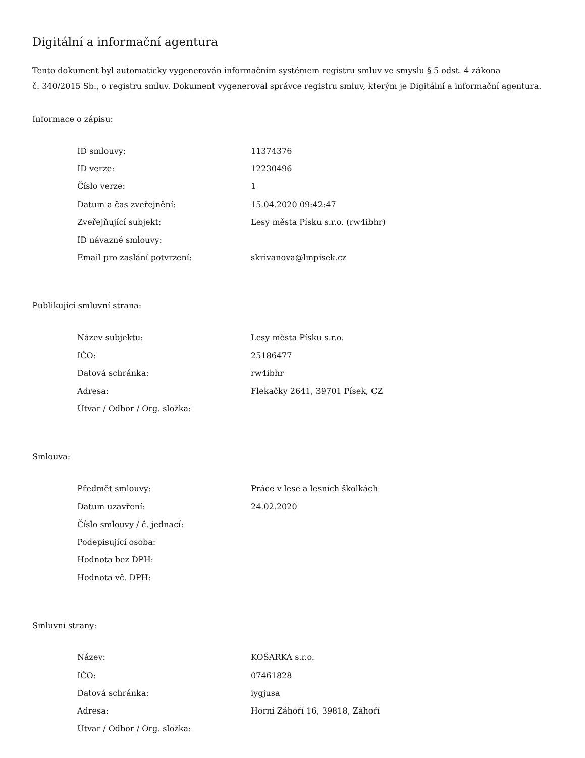Digitální a informační agentura
Tento dokument byl automaticky vygenerován informačním systémem registru smluv ve smyslu § 5 odst. 4 zákona
č. 340/2015 Sb., o registru smluv. Dokument vygeneroval správce registru smluv, kterým je Digitální a informační agentura.
Informace o zápisu:
| ID smlouvy: | 11374376 |
| ID verze: | 12230496 |
| Číslo verze: | 1 |
| Datum a čas zveřejnění: | 15.04.2020 09:42:47 |
| Zveřejňující subjekt: | Lesy města Písku s.r.o. (rw4ibhr) |
| ID návazné smlouvy: | |
| Email pro zaslání potvrzení: | skrivanova@lmpisek.cz |
Publikující smluvní strana:
| Název subjektu: | Lesy města Písku s.r.o. |
| IČO: | 25186477 |
| Datová schránka: | rw4ibhr |
| Adresa: | Flekačky 2641, 39701 Písek, CZ |
| Útvar / Odbor / Org. složka: | |
Smlouva:
| Předmět smlouvy: | Práce v lese a lesních školkách |
| Datum uzavření: | 24.02.2020 |
| Číslo smlouvy / č. jednací: | |
| Podepisující osoba: | |
| Hodnota bez DPH: | |
| Hodnota vč. DPH: | |
Smluvní strany:
| Název: | KOŠARKA s.r.o. |
| IČO: | 07461828 |
| Datová schránka: | iygjusa |
| Adresa: | Horní Záhoří 16, 39818, Záhoří |
| Útvar / Odbor / Org. složka: | |